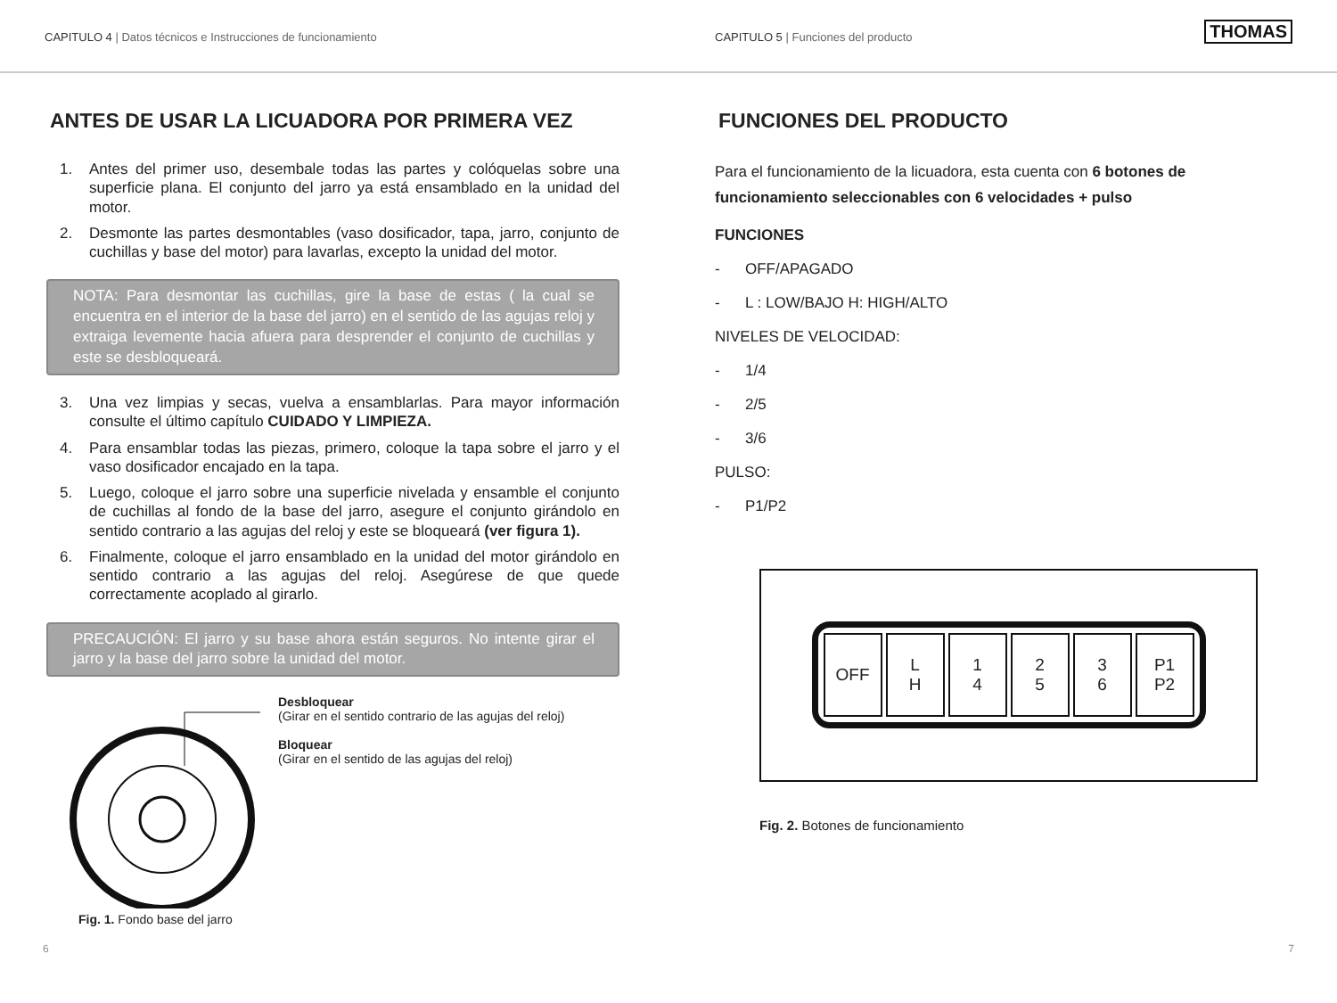CAPITULO 4 | Datos técnicos e Instrucciones de funcionamiento CAPITULO 5 | Funciones del producto THOMAS
ANTES DE USAR LA LICUADORA POR PRIMERA VEZ
1. Antes del primer uso, desembale todas las partes y colóquelas sobre una superficie plana. El conjunto del jarro ya está ensamblado en la unidad del motor.
2. Desmonte las partes desmontables (vaso dosificador, tapa, jarro, conjunto de cuchillas y base del motor) para lavarlas, excepto la unidad del motor.
NOTA: Para desmontar las cuchillas, gire la base de estas ( la cual se encuentra en el interior de la base del jarro) en el sentido de las agujas reloj y extraiga levemente hacia afuera para desprender el conjunto de cuchillas y este se desbloqueará.
3. Una vez limpias y secas, vuelva a ensamblarlas. Para mayor información consulte el último capítulo CUIDADO Y LIMPIEZA.
4. Para ensamblar todas las piezas, primero, coloque la tapa sobre el jarro y el vaso dosificador encajado en la tapa.
5. Luego, coloque el jarro sobre una superficie nivelada y ensamble el conjunto de cuchillas al fondo de la base del jarro, asegure el conjunto girándolo en sentido contrario a las agujas del reloj y este se bloqueará (ver figura 1).
6. Finalmente, coloque el jarro ensamblado en la unidad del motor girándolo en sentido contrario a las agujas del reloj. Asegúrese de que quede correctamente acoplado al girarlo.
PRECAUCIÓN: El jarro y su base ahora están seguros. No intente girar el jarro y la base del jarro sobre la unidad del motor.
Desbloquear
(Girar en el sentido contrario de las agujas del reloj)
Bloquear
(Girar en el sentido de las agujas del reloj)
Fig. 1. Fondo base del jarro
FUNCIONES DEL PRODUCTO
Para el funcionamiento de la licuadora, esta cuenta con 6 botones de funcionamiento seleccionables con 6 velocidades + pulso
FUNCIONES
- OFF/APAGADO
- L : LOW/BAJO H: HIGH/ALTO
NIVELES DE VELOCIDAD:
- 1/4
- 2/5
- 3/6
PULSO:
- P1/P2
OFF L
H
1
4
2
5
3
6
P1
P2
Fig. 2. Botones de funcionamiento
6 7